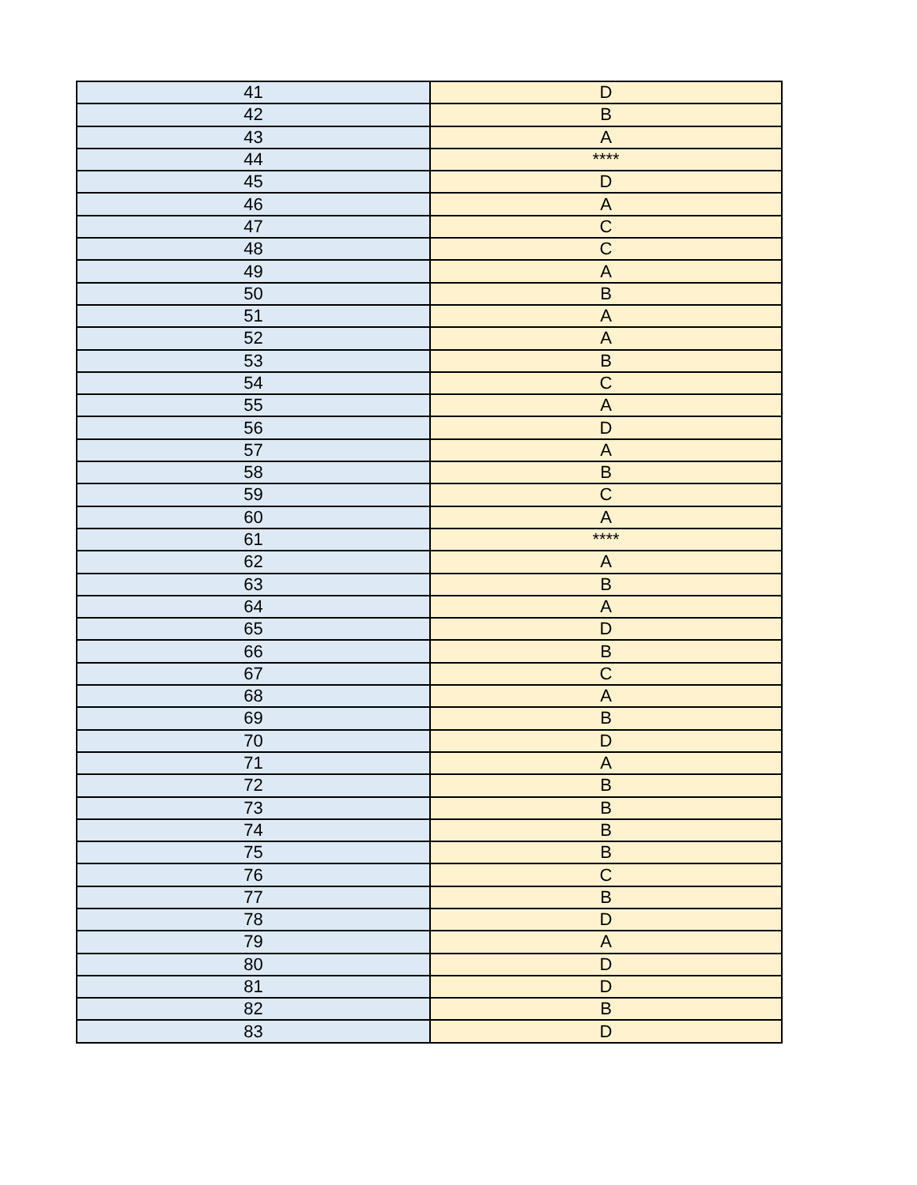| 41 | D |
| 42 | B |
| 43 | A |
| 44 | **** |
| 45 | D |
| 46 | A |
| 47 | C |
| 48 | C |
| 49 | A |
| 50 | B |
| 51 | A |
| 52 | A |
| 53 | B |
| 54 | C |
| 55 | A |
| 56 | D |
| 57 | A |
| 58 | B |
| 59 | C |
| 60 | A |
| 61 | **** |
| 62 | A |
| 63 | B |
| 64 | A |
| 65 | D |
| 66 | B |
| 67 | C |
| 68 | A |
| 69 | B |
| 70 | D |
| 71 | A |
| 72 | B |
| 73 | B |
| 74 | B |
| 75 | B |
| 76 | C |
| 77 | B |
| 78 | D |
| 79 | A |
| 80 | D |
| 81 | D |
| 82 | B |
| 83 | D |